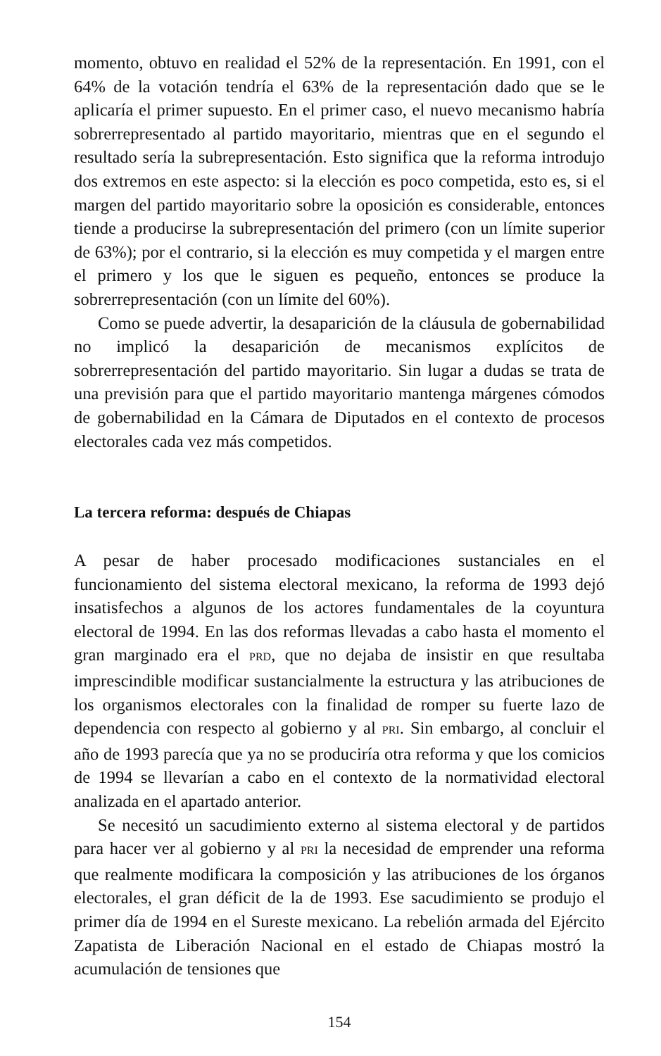momento, obtuvo en realidad el 52% de la representación. En 1991, con el 64% de la votación tendría el 63% de la representación dado que se le aplicaría el primer supuesto. En el primer caso, el nuevo mecanismo habría sobrerrepresentado al partido mayoritario, mientras que en el segundo el resultado sería la subrepresentación. Esto significa que la reforma introdujo dos extremos en este aspecto: si la elección es poco competida, esto es, si el margen del partido mayoritario sobre la oposición es considerable, entonces tiende a producirse la subrepresentación del primero (con un límite superior de 63%); por el contrario, si la elección es muy competida y el margen entre el primero y los que le siguen es pequeño, entonces se produce la sobrerrepresentación (con un límite del 60%).
Como se puede advertir, la desaparición de la cláusula de gobernabilidad no implicó la desaparición de mecanismos explícitos de sobrerrepresentación del partido mayoritario. Sin lugar a dudas se trata de una previsión para que el partido mayoritario mantenga márgenes cómodos de gobernabilidad en la Cámara de Diputados en el contexto de procesos electorales cada vez más competidos.
La tercera reforma: después de Chiapas
A pesar de haber procesado modificaciones sustanciales en el funcionamiento del sistema electoral mexicano, la reforma de 1993 dejó insatisfechos a algunos de los actores fundamentales de la coyuntura electoral de 1994. En las dos reformas llevadas a cabo hasta el momento el gran marginado era el PRD, que no dejaba de insistir en que resultaba imprescindible modificar sustancialmente la estructura y las atribuciones de los organismos electorales con la finalidad de romper su fuerte lazo de dependencia con respecto al gobierno y al PRI. Sin embargo, al concluir el año de 1993 parecía que ya no se produciría otra reforma y que los comicios de 1994 se llevarían a cabo en el contexto de la normatividad electoral analizada en el apartado anterior.
Se necesitó un sacudimiento externo al sistema electoral y de partidos para hacer ver al gobierno y al PRI la necesidad de emprender una reforma que realmente modificara la composición y las atribuciones de los órganos electorales, el gran déficit de la de 1993. Ese sacudimiento se produjo el primer día de 1994 en el Sureste mexicano. La rebelión armada del Ejército Zapatista de Liberación Nacional en el estado de Chiapas mostró la acumulación de tensiones que
154